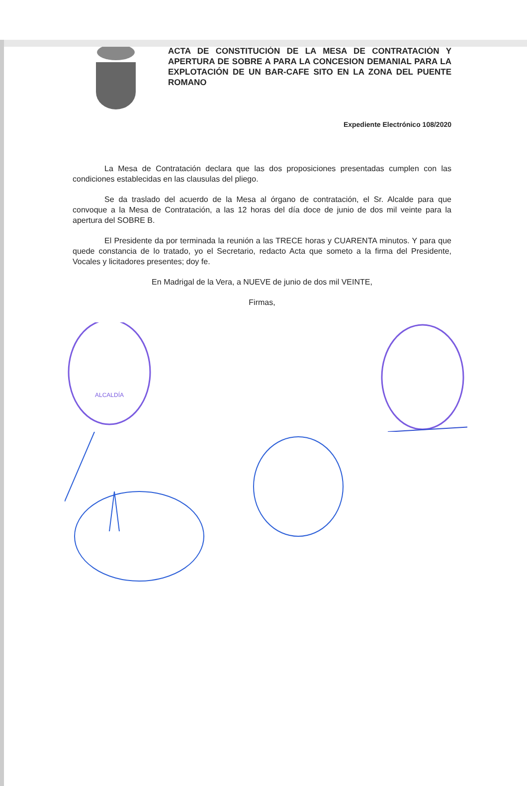ACTA DE CONSTITUCIÓN DE LA MESA DE CONTRATACIÓN Y APERTURA DE SOBRE A PARA LA CONCESION DEMANIAL PARA LA EXPLOTACIÓN DE UN BAR-CAFE SITO EN LA ZONA DEL PUENTE ROMANO
Expediente Electrónico 108/2020
La Mesa de Contratación declara que las dos proposiciones presentadas cumplen con las condiciones establecidas en las clausulas del pliego.
Se da traslado del acuerdo de la Mesa al órgano de contratación, el Sr. Alcalde para que convoque a la Mesa de Contratación, a las 12 horas del día doce de junio de dos mil veinte para la apertura del SOBRE B.
El Presidente da por terminada la reunión a las TRECE horas y CUARENTA minutos. Y para que quede constancia de lo tratado, yo el Secretario, redacto Acta que someto a la firma del Presidente, Vocales y licitadores presentes; doy fe.
En Madrigal de la Vera, a NUEVE de junio de dos mil VEINTE,
Firmas,
ALCALDÍA